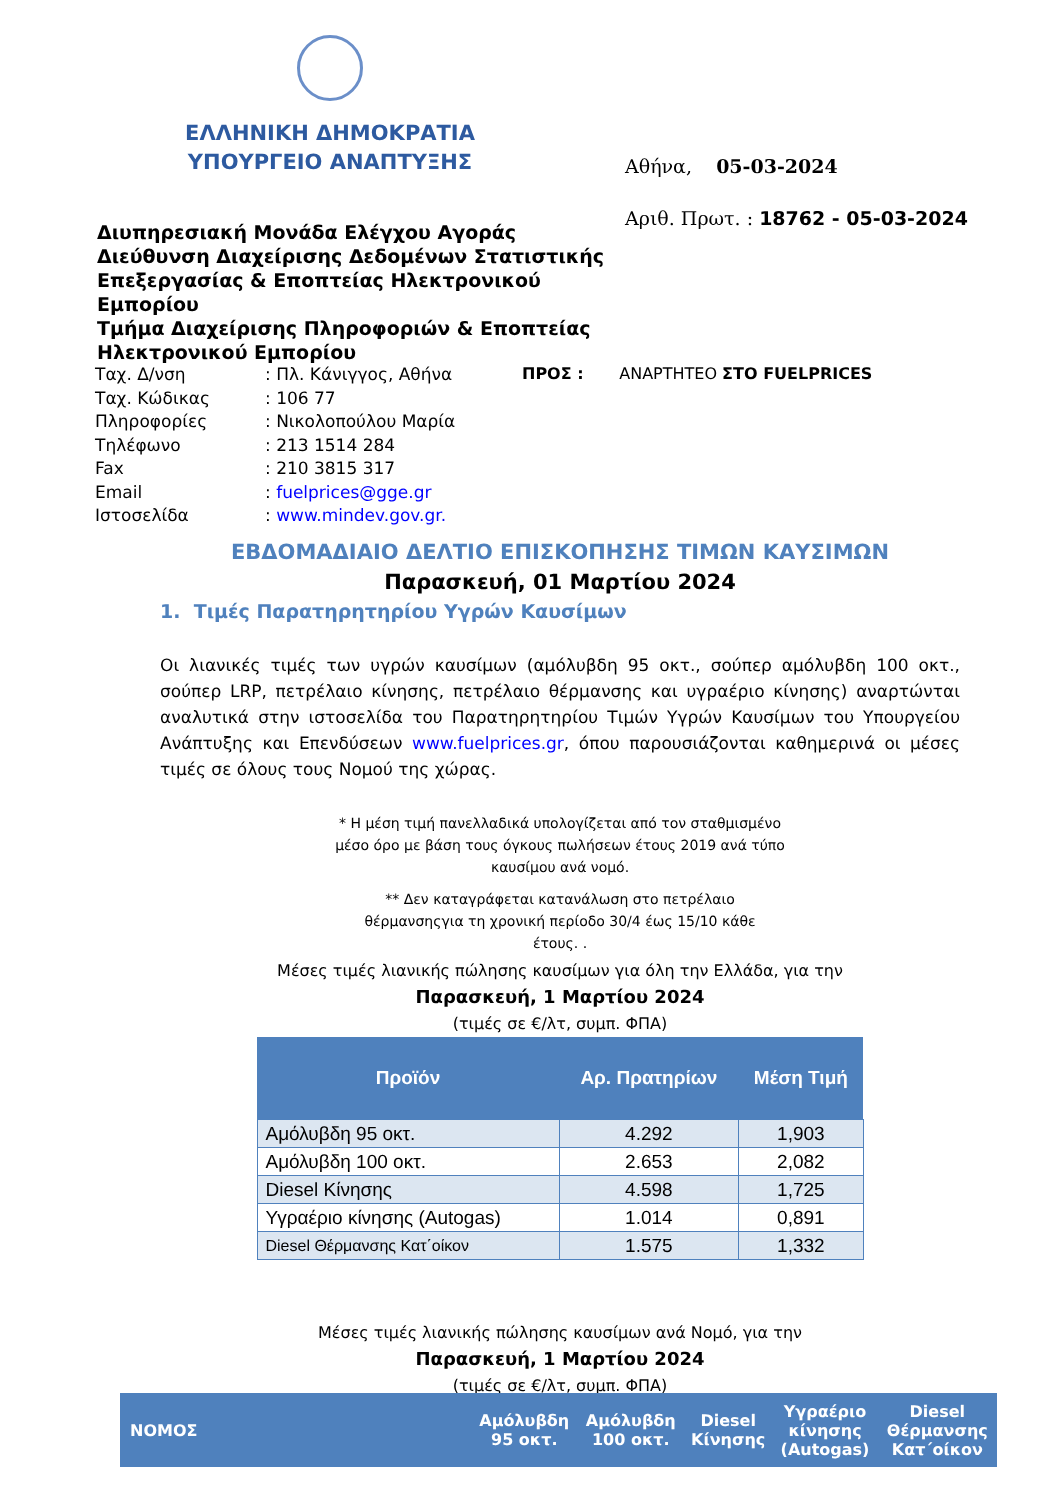ΕΛΛΗΝΙΚΗ ΔΗΜΟΚΡΑΤΙΑ
ΥΠΟΥΡΓΕΙΟ ΑΝΑΠΤΥΞΗΣ
Αθήνα, 05-03-2024
Αριθ. Πρωτ. : 18762 - 05-03-2024
Διυπηρεσιακή Μονάδα Ελέγχου Αγοράς
Διεύθυνση Διαχείρισης Δεδομένων Στατιστικής
Επεξεργασίας & Εποπτείας Ηλεκτρονικού
Εμπορίου
Τμήμα Διαχείρισης Πληροφοριών & Εποπτείας
Ηλεκτρονικού Εμπορίου
| Ταχ. Δ/νση | : Πλ. Κάνιγγος, Αθήνα |
| Ταχ. Κώδικας | : 106 77 |
| Πληροφορίες | : Νικολοπούλου Μαρία |
| Τηλέφωνο | : 213 1514 284 |
| Fax | : 210 3815 317 |
| Email | : fuelprices@gge.gr |
| Ιστοσελίδα | : www.mindev.gov.gr. |
ΠΡΟΣ : ΑΝΑΡΤΗΤΕΟ ΣΤΟ FUELPRICES
ΕΒΔΟΜΑΔΙΑΙΟ ΔΕΛΤΙΟ ΕΠΙΣΚΟΠΗΣΗΣ ΤΙΜΩΝ ΚΑΥΣΙΜΩΝ
Παρασκευή, 01 Μαρτίου 2024
1. Τιμές Παρατηρητηρίου Υγρών Καυσίμων
Οι λιανικές τιμές των υγρών καυσίμων (αμόλυβδη 95 οκτ., σούπερ αμόλυβδη 100 οκτ., σούπερ LRP, πετρέλαιο κίνησης, πετρέλαιο θέρμανσης και υγραέριο κίνησης) αναρτώνται αναλυτικά στην ιστοσελίδα του Παρατηρητηρίου Τιμών Υγρών Καυσίμων του Υπουργείου Ανάπτυξης και Επενδύσεων www.fuelprices.gr, όπου παρουσιάζονται καθημερινά οι μέσες τιμές σε όλους τους Νομού της χώρας.
* Η μέση τιμή πανελλαδικά υπολογίζεται από τον σταθμισμένο μέσο όρο με βάση τους όγκους πωλήσεων έτους 2019 ανά τύπο καυσίμου ανά νομό.
** Δεν καταγράφεται κατανάλωση στο πετρέλαιο θέρμανσηςγια τη χρονική περίοδο 30/4 έως 15/10 κάθε έτους. .
Μέσες τιμές λιανικής πώλησης καυσίμων για όλη την Ελλάδα, για την
Παρασκευή, 1 Μαρτίου 2024
(τιμές σε €/λτ, συμπ. ΦΠΑ)
| Προϊόν | Αρ. Πρατηρίων | Μέση Τιμή |
| --- | --- | --- |
| Αμόλυβδη 95 οκτ. | 4.292 | 1,903 |
| Αμόλυβδη 100 οκτ. | 2.653 | 2,082 |
| Diesel Κίνησης | 4.598 | 1,725 |
| Υγραέριο κίνησης (Autogas) | 1.014 | 0,891 |
| Diesel Θέρμανσης Κατ΄οίκον | 1.575 | 1,332 |
Μέσες τιμές λιανικής πώλησης καυσίμων ανά Νομό, για την
Παρασκευή, 1 Μαρτίου 2024
(τιμές σε €/λτ, συμπ. ΦΠΑ)
| ΝΟΜΟΣ | Αμόλυβδη 95 οκτ. | Αμόλυβδη 100 οκτ. | Diesel Κίνησης | Υγραέριο κίνησης (Autogas) | Diesel Θέρμανσης Κατ΄οίκον |
| --- | --- | --- | --- | --- | --- |